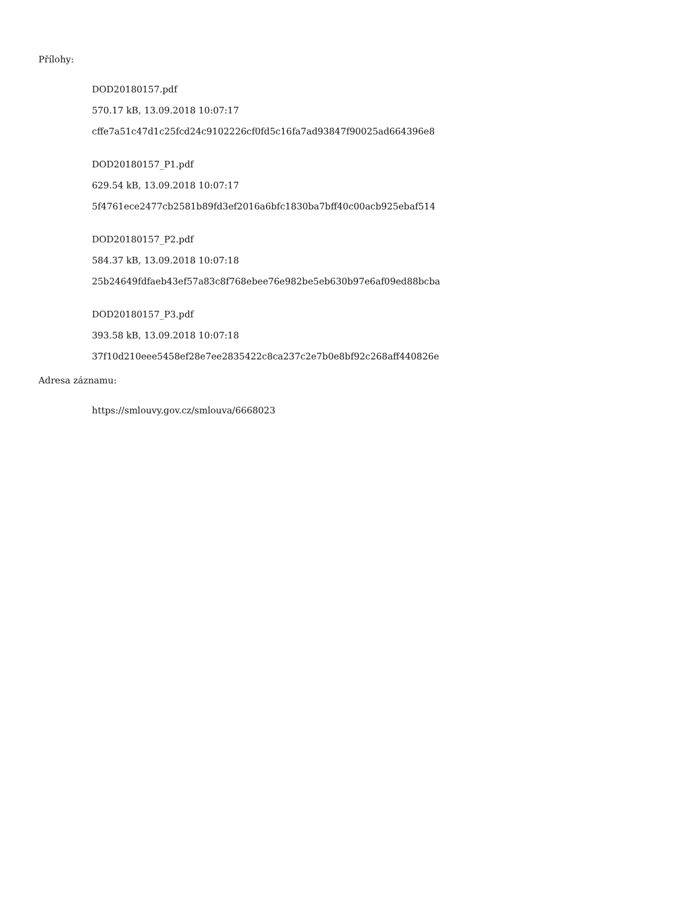Přílohy:
DOD20180157.pdf
570.17 kB, 13.09.2018 10:07:17
cffe7a51c47d1c25fcd24c9102226cf0fd5c16fa7ad93847f90025ad664396e8
DOD20180157_P1.pdf
629.54 kB, 13.09.2018 10:07:17
5f4761ece2477cb2581b89fd3ef2016a6bfc1830ba7bff40c00acb925ebaf514
DOD20180157_P2.pdf
584.37 kB, 13.09.2018 10:07:18
25b24649fdfaeb43ef57a83c8f768ebee76e982be5eb630b97e6af09ed88bcba
DOD20180157_P3.pdf
393.58 kB, 13.09.2018 10:07:18
37f10d210eee5458ef28e7ee2835422c8ca237c2e7b0e8bf92c268aff440826e
Adresa záznamu:
https://smlouvy.gov.cz/smlouva/6668023